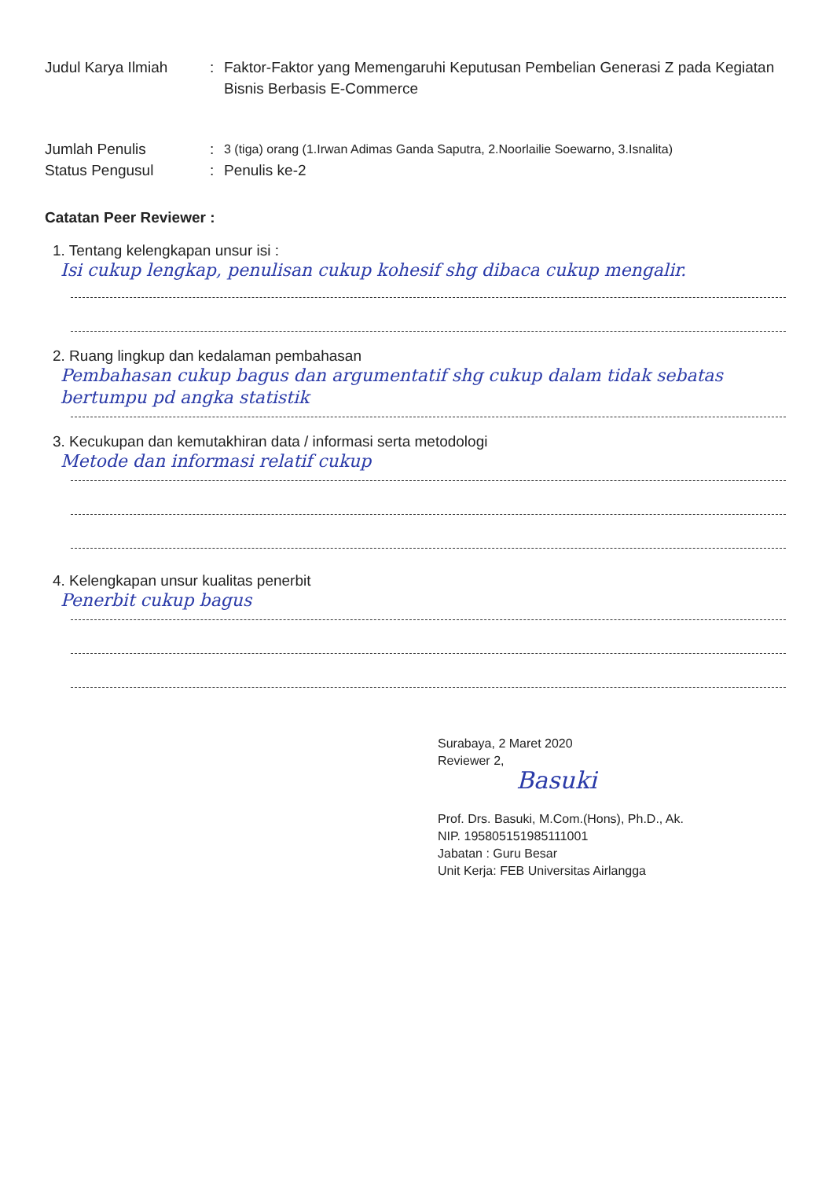Judul Karya Ilmiah : Faktor-Faktor yang Memengaruhi Keputusan Pembelian Generasi Z pada Kegiatan Bisnis Berbasis E-Commerce
Jumlah Penulis :
3 (tiga) orang (1.Irwan Adimas Ganda Saputra, 2.Noorlailie Soewarno, 3.Isnalita)
Status Pengusul : Penulis ke-2
Catatan Peer Reviewer :
1. Tentang kelengkapan unsur isi :
Isi cukup lengkap, penulisan cukup kohesif shg dibaca cukup mengalir.
2. Ruang lingkup dan kedalaman pembahasan
Pembahasan cukup bagus dan argumentatif shg cukup dalam tidak sebatas bertumpu pd angka statistik
3. Kecukupan dan kemutakhiran data / informasi serta metodologi
Metode dan informasi relatif cukup
4. Kelengkapan unsur kualitas penerbit
Penerbit cukup bagus
Surabaya, 2 Maret 2020
Reviewer 2,
Basuki
Prof. Drs. Basuki, M.Com.(Hons), Ph.D., Ak.
NIP. 195805151985111001
Jabatan : Guru Besar
Unit Kerja: FEB Universitas Airlangga